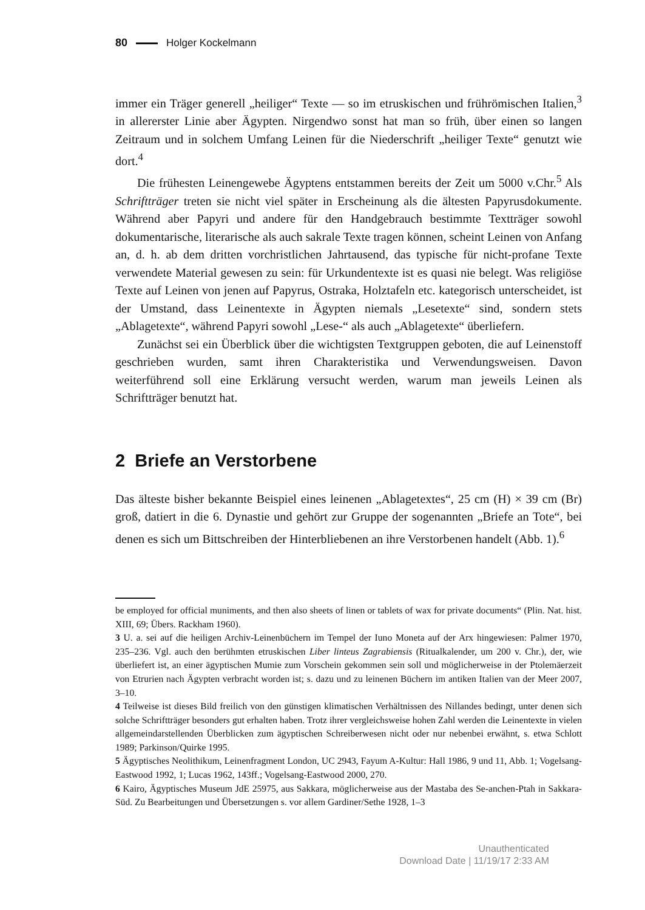80 Holger Kockelmann
immer ein Träger generell „heiliger“ Texte — so im etruskischen und frührömischen Italien,<sup>3</sup> in allererster Linie aber Ägypten. Nirgendwo sonst hat man so früh, über einen so langen Zeitraum und in solchem Umfang Leinen für die Niederschrift „heiliger Texte“ genutzt wie dort.<sup>4</sup>
Die frühesten Leinengewebe Ägyptens entstammen bereits der Zeit um 5000 v.Chr.<sup>5</sup> Als Schriftträger treten sie nicht viel später in Erscheinung als die ältesten Papyrusdokumente. Während aber Papyri und andere für den Handgebrauch bestimmte Textträger sowohl dokumentarische, literarische als auch sakrale Texte tragen können, scheint Leinen von Anfang an, d. h. ab dem dritten vorchristlichen Jahrtausend, das typische für nicht-profane Texte verwendete Material gewesen zu sein: für Urkundentexte ist es quasi nie belegt. Was religiöse Texte auf Leinen von jenen auf Papyrus, Ostraka, Holztafeln etc. kategorisch unterscheidet, ist der Umstand, dass Leinentexte in Ägypten niemals „Lesetexte“ sind, sondern stets „Ablagetexte“, während Papyri sowohl „Lese-“ als auch „Ablagetexte“ überliefern.
Zunächst sei ein Überblick über die wichtigsten Textgruppen geboten, die auf Leinenstoff geschrieben wurden, samt ihren Charakteristika und Verwendungsweisen. Davon weiterführend soll eine Erklärung versucht werden, warum man jeweils Leinen als Schriftträger benutzt hat.
2 Briefe an Verstorbene
Das älteste bisher bekannte Beispiel eines leinenen „Ablagetextes“, 25 cm (H) × 39 cm (Br) groß, datiert in die 6. Dynastie und gehört zur Gruppe der sogenannten „Briefe an Tote“, bei denen es sich um Bittschreiben der Hinterbliebenen an ihre Verstorbenen handelt (Abb. 1).<sup>6</sup>
be employed for official muniments, and then also sheets of linen or tablets of wax for private documents“ (Plin. Nat. hist. XIII, 69; Übers. Rackham 1960).
3 U. a. sei auf die heiligen Archiv-Leinenbüchern im Tempel der Iuno Moneta auf der Arx hingewiesen: Palmer 1970, 235–236. Vgl. auch den berühmten etruskischen Liber linteus Zagrabiensis (Ritualkalender, um 200 v. Chr.), der, wie überliefert ist, an einer ägyptischen Mumie zum Vorschein gekommen sein soll und möglicherweise in der Ptolemäerzeit von Etrurien nach Ägypten verbracht worden ist; s. dazu und zu leinenen Büchern im antiken Italien van der Meer 2007, 3–10.
4 Teilweise ist dieses Bild freilich von den günstigen klimatischen Verhältnissen des Nillandes bedingt, unter denen sich solche Schriftträger besonders gut erhalten haben. Trotz ihrer vergleichsweise hohen Zahl werden die Leinentexte in vielen allgemeindarstellenden Überblicken zum ägyptischen Schreiberwesen nicht oder nur nebenbei erwähnt, s. etwa Schlott 1989; Parkinson/Quirke 1995.
5 Ägyptisches Neolithikum, Leinenfragment London, UC 2943, Fayum A-Kultur: Hall 1986, 9 und 11, Abb. 1; Vogelsang-Eastwood 1992, 1; Lucas 1962, 143ff.; Vogelsang-Eastwood 2000, 270.
6 Kairo, Ägyptisches Museum JdE 25975, aus Sakkara, möglicherweise aus der Mastaba des Se-anchen-Ptah in Sakkara-Süd. Zu Bearbeitungen und Übersetzungen s. vor allem Gardiner/Sethe 1928, 1–3
Unauthenticated
Download Date | 11/19/17 2:33 AM